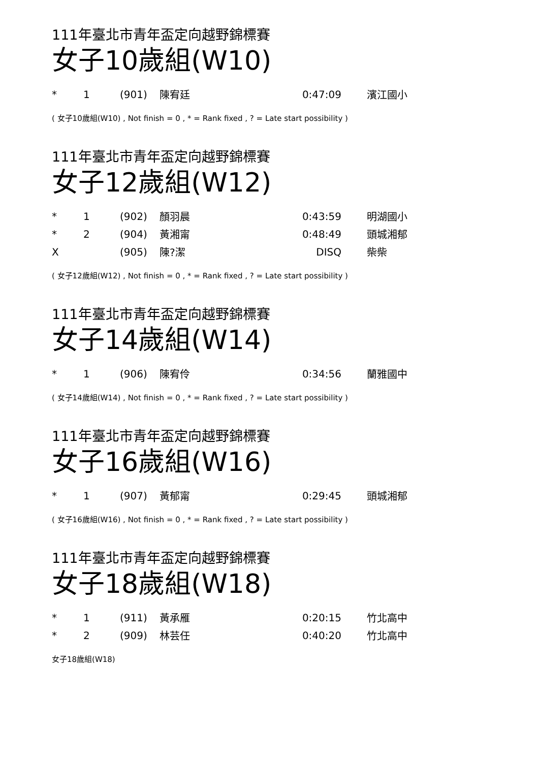111年臺北市青年盃定向越野錦標賽
女子10歲組(W10)
| * | 1 | (901) | 陳宥廷 | 0:47:09 | 濱江國小 |
( 女子10歲組(W10) , Not finish = 0 , * = Rank fixed , ? = Late start possibility )
111年臺北市青年盃定向越野錦標賽
女子12歲組(W12)
| * | 1 | (902) | 顏羽晨 | 0:43:59 | 明湖國小 |
| * | 2 | (904) | 黃湘甯 | 0:48:49 | 頭城湘郁 |
| X | | (905) | 陳?潔 | DISQ | 柴柴 |
( 女子12歲組(W12) , Not finish = 0 , * = Rank fixed , ? = Late start possibility )
111年臺北市青年盃定向越野錦標賽
女子14歲組(W14)
| * | 1 | (906) | 陳宥伶 | 0:34:56 | 蘭雅國中 |
( 女子14歲組(W14) , Not finish = 0 , * = Rank fixed , ? = Late start possibility )
111年臺北市青年盃定向越野錦標賽
女子16歲組(W16)
| * | 1 | (907) | 黃郁甯 | 0:29:45 | 頭城湘郁 |
( 女子16歲組(W16) , Not finish = 0 , * = Rank fixed , ? = Late start possibility )
111年臺北市青年盃定向越野錦標賽
女子18歲組(W18)
| * | 1 | (911) | 黃承雁 | 0:20:15 | 竹北高中 |
| * | 2 | (909) | 林芸任 | 0:40:20 | 竹北高中 |
女子18歲組(W18)